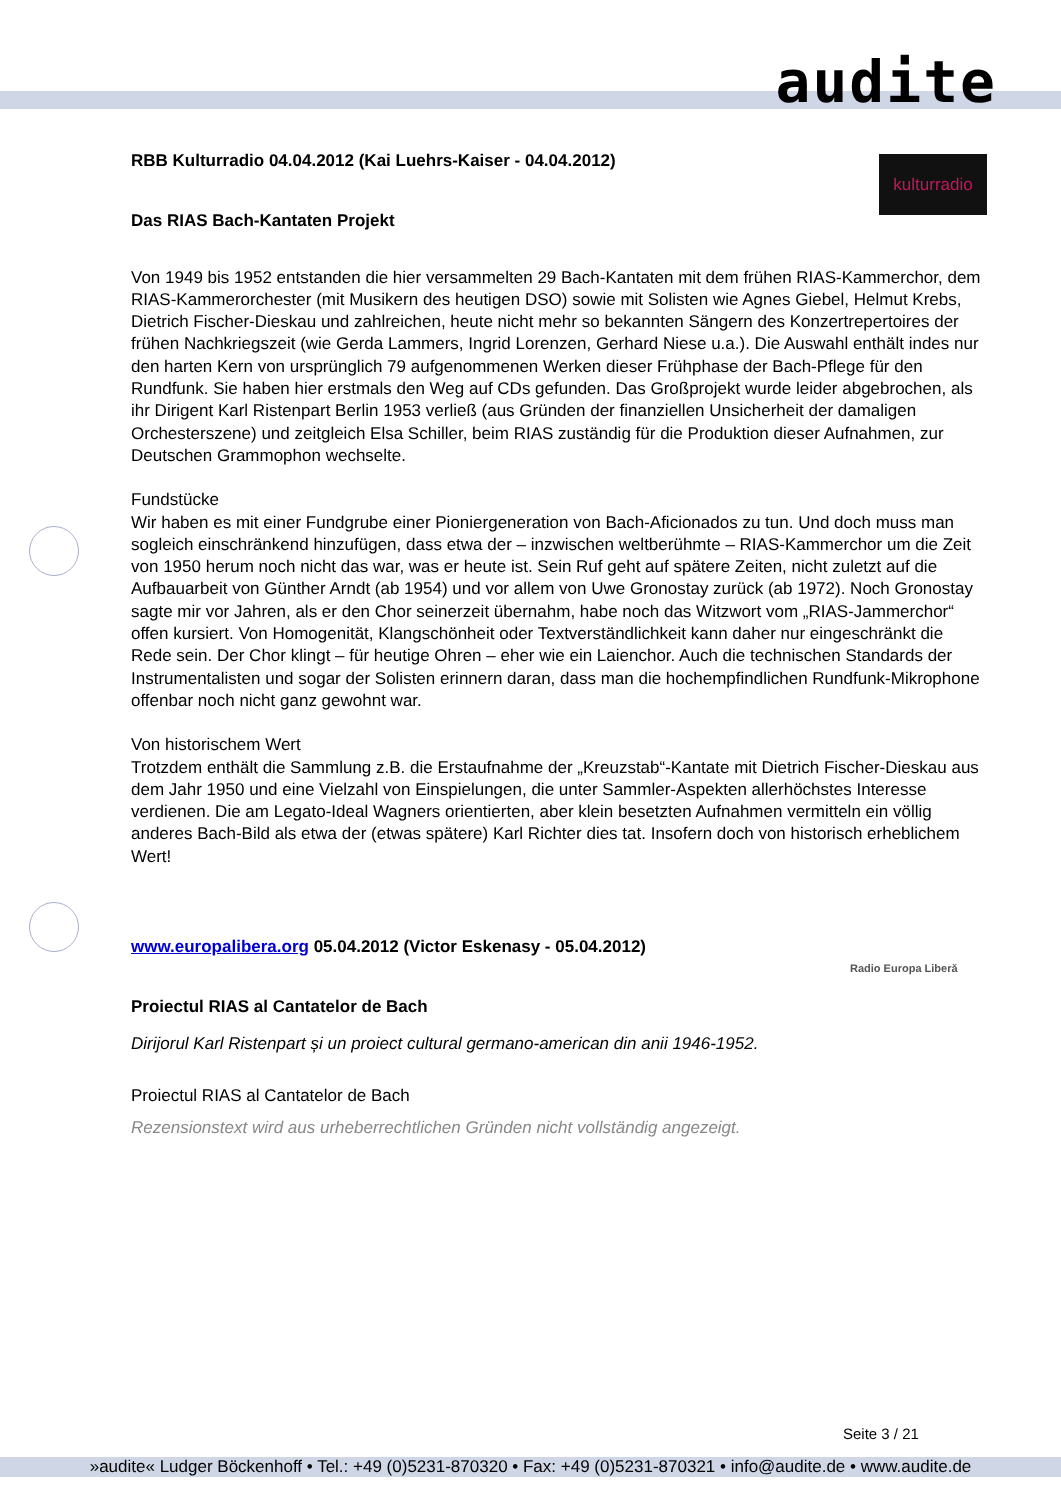audite
kulturradio
Radio Europa Liberă
RBB Kulturradio 04.04.2012 (Kai Luehrs-Kaiser - 04.04.2012)
Das RIAS Bach-Kantaten Projekt
Von 1949 bis 1952 entstanden die hier versammelten 29 Bach-Kantaten mit dem frühen RIAS-Kammerchor, dem RIAS-Kammerorchester (mit Musikern des heutigen DSO) sowie mit Solisten wie Agnes Giebel, Helmut Krebs, Dietrich Fischer-Dieskau und zahlreichen, heute nicht mehr so bekannten Sängern des Konzertrepertoires der frühen Nachkriegszeit (wie Gerda Lammers, Ingrid Lorenzen, Gerhard Niese u.a.). Die Auswahl enthält indes nur den harten Kern von ursprünglich 79 aufgenommenen Werken dieser Frühphase der Bach-Pflege für den Rundfunk. Sie haben hier erstmals den Weg auf CDs gefunden. Das Großprojekt wurde leider abgebrochen, als ihr Dirigent Karl Ristenpart Berlin 1953 verließ (aus Gründen der finanziellen Unsicherheit der damaligen Orchesterszene) und zeitgleich Elsa Schiller, beim RIAS zuständig für die Produktion dieser Aufnahmen, zur Deutschen Grammophon wechselte.
Fundstücke
Wir haben es mit einer Fundgrube einer Pioniergeneration von Bach-Aficionados zu tun. Und doch muss man sogleich einschränkend hinzufügen, dass etwa der – inzwischen weltberühmte – RIAS-Kammerchor um die Zeit von 1950 herum noch nicht das war, was er heute ist. Sein Ruf geht auf spätere Zeiten, nicht zuletzt auf die Aufbauarbeit von Günther Arndt (ab 1954) und vor allem von Uwe Gronostay zurück (ab 1972). Noch Gronostay sagte mir vor Jahren, als er den Chor seinerzeit übernahm, habe noch das Witzwort vom „RIAS-Jammerchor“ offen kursiert. Von Homogenität, Klangschönheit oder Textverständlichkeit kann daher nur eingeschränkt die Rede sein. Der Chor klingt – für heutige Ohren – eher wie ein Laienchor. Auch die technischen Standards der Instrumentalisten und sogar der Solisten erinnern daran, dass man die hochempfindlichen Rundfunk-Mikrophone offenbar noch nicht ganz gewohnt war.
Von historischem Wert
Trotzdem enthält die Sammlung z.B. die Erstaufnahme der „Kreuzstab“-Kantate mit Dietrich Fischer-Dieskau aus dem Jahr 1950 und eine Vielzahl von Einspielungen, die unter Sammler-Aspekten allerhöchstes Interesse verdienen. Die am Legato-Ideal Wagners orientierten, aber klein besetzten Aufnahmen vermitteln ein völlig anderes Bach-Bild als etwa der (etwas spätere) Karl Richter dies tat. Insofern doch von historisch erheblichem Wert!
www.europalibera.org 05.04.2012 (Victor Eskenasy - 05.04.2012)
Proiectul RIAS al Cantatelor de Bach
Dirijorul Karl Ristenpart și un proiect cultural germano-american din anii 1946-1952.
Proiectul RIAS al Cantatelor de Bach
Rezensionstext wird aus urheberrechtlichen Gründen nicht vollständig angezeigt.
Seite 3 / 21
»audite« Ludger Böckenhoff • Tel.: +49 (0)5231-870320 • Fax: +49 (0)5231-870321 • info@audite.de • www.audite.de